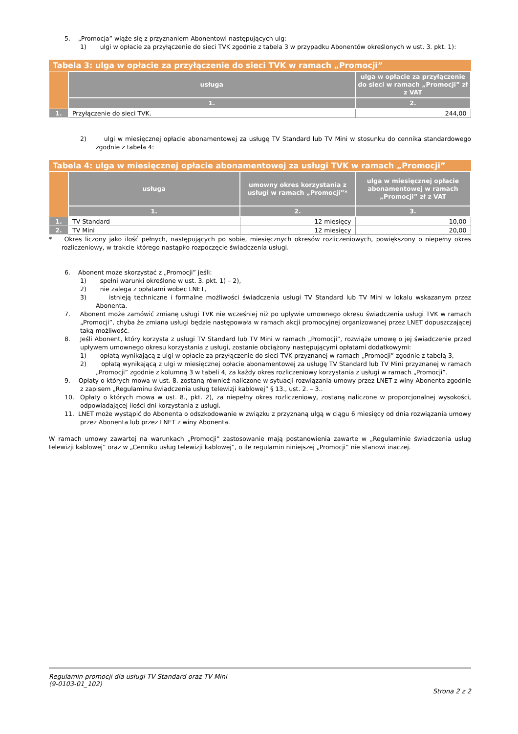5. „Promocja” wiąże się z przyznaniem Abonentowi następujących ulg:
1) ulgi w opłacie za przyłączenie do sieci TVK zgodnie z tabela 3 w przypadku Abonentów określonych w ust. 3. pkt. 1):
Tabela 3: ulga w opłacie za przyłączenie do sieci TVK w ramach „Promocji”
| | usługa | ulga w opłacie za przyłączenie do sieci w ramach „Promocji” zł z VAT |
| | 1. | 2. |
| 1. | Przyłączenie do sieci TVK. | 244,00 |
2) ulgi w miesięcznej opłacie abonamentowej za usługę TV Standard lub TV Mini w stosunku do cennika standardowego zgodnie z tabela 4:
Tabela 4: ulga w miesięcznej opłacie abonamentowej za usługi TVK w ramach „Promocji”
| | usługa | umowny okres korzystania z usługi w ramach „Promocji”* | ulga w miesięcznej opłacie abonamentowej w ramach „Promocji” zł z VAT |
| | 1. | 2. | 3. |
| 1. | TV Standard | 12 miesięcy | 10,00 |
| 2. | TV Mini | 12 miesięcy | 20,00 |
* Okres liczony jako ilość pełnych, następujących po sobie, miesięcznych okresów rozliczeniowych, powiększony o niepełny okres rozliczeniowy, w trakcie którego nastąpiło rozpoczęcie świadczenia usługi.
6. Abonent może skorzystać z „Promocji” jeśli:
1) spełni warunki określone w ust. 3. pkt. 1) – 2),
2) nie zalega z opłatami wobec LNET,
3) istnieją techniczne i formalne możliwości świadczenia usługi TV Standard lub TV Mini w lokalu wskazanym przez Abonenta.
7. Abonent może zamówić zmianę usługi TVK nie wcześniej niż po upływie umownego okresu świadczenia usługi TVK w ramach „Promocji”, chyba że zmiana usługi będzie następowała w ramach akcji promocyjnej organizowanej przez LNET dopuszczającej taką możliwość.
8. Jeśli Abonent, który korzysta z usługi TV Standard lub TV Mini w ramach „Promocji”, rozwiąże umowę o jej świadczenie przed upływem umownego okresu korzystania z usługi, zostanie obciążony następującymi opłatami dodatkowymi:
1) opłatą wynikającą z ulgi w opłacie za przyłączenie do sieci TVK przyznanej w ramach „Promocji” zgodnie z tabelą 3,
2) opłatą wynikającą z ulgi w miesięcznej opłacie abonamentowej za usługę TV Standard lub TV Mini przyznanej w ramach „Promocji” zgodnie z kolumną 3 w tabeli 4, za każdy okres rozliczeniowy korzystania z usługi w ramach „Promocji”.
9. Opłaty o których mowa w ust. 8. zostaną również naliczone w sytuacji rozwiązania umowy przez LNET z winy Abonenta zgodnie z zapisem „Regulaminu świadczenia usług telewizji kablowej” § 13., ust. 2. – 3..
10. Opłaty o których mowa w ust. 8., pkt. 2), za niepełny okres rozliczeniowy, zostaną naliczone w proporcjonalnej wysokości, odpowiadającej ilości dni korzystania z usługi.
11. LNET może wystąpić do Abonenta o odszkodowanie w związku z przyznaną ulgą w ciągu 6 miesięcy od dnia rozwiązania umowy przez Abonenta lub przez LNET z winy Abonenta.
W ramach umowy zawartej na warunkach „Promocji” zastosowanie mają postanowienia zawarte w „Regulaminie świadczenia usług telewizji kablowej” oraz w „Cenniku usług telewizji kablowej”, o ile regulamin niniejszej „Promocji” nie stanowi inaczej.
Regulamin promocji dla usługi TV Standard oraz TV Mini
(9-0103-01_102)
Strona 2 z 2